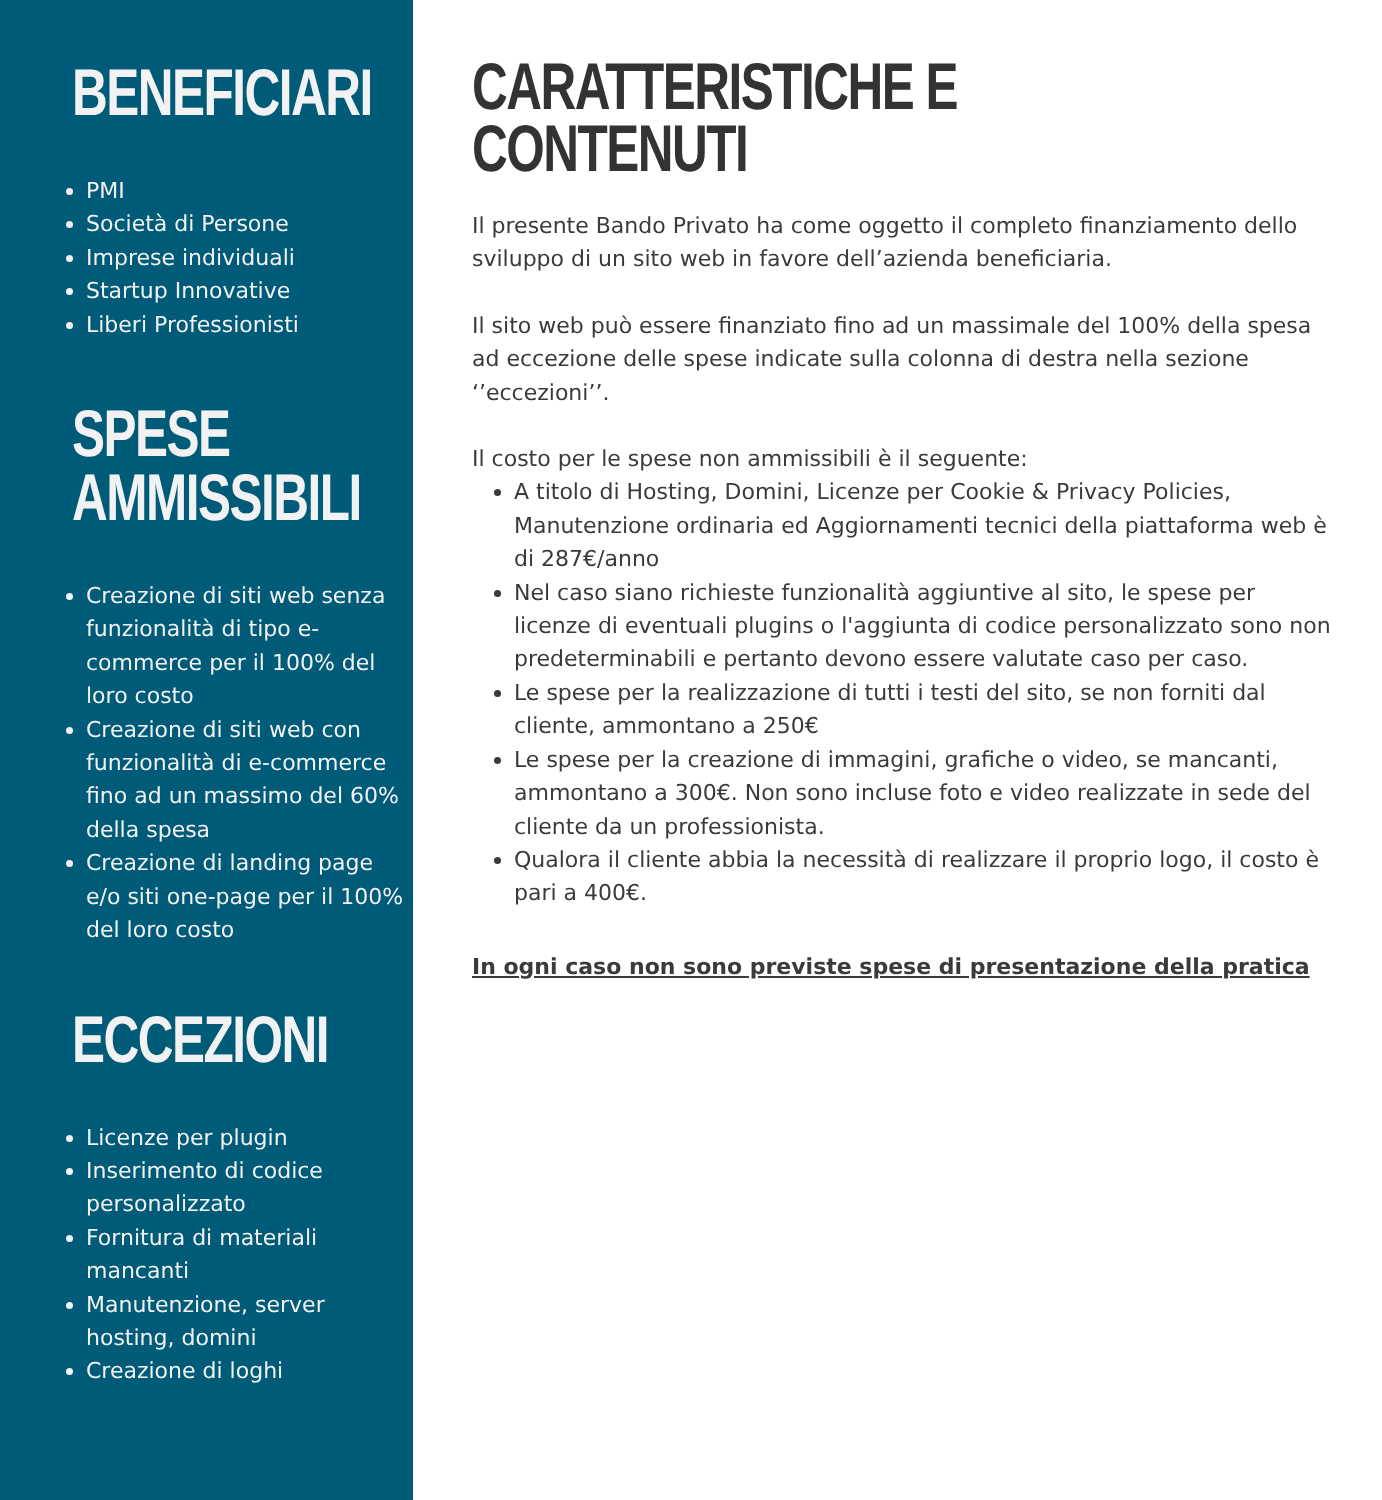BENEFICIARI
PMI
Società di Persone
Imprese individuali
Startup Innovative
Liberi Professionisti
SPESE
AMMISSIBILI
Creazione di siti web senza funzionalità di tipo e-commerce per il 100% del loro costo
Creazione di siti web con funzionalità di e-commerce fino ad un massimo del 60% della spesa
Creazione di landing page e/o siti one-page per il 100% del loro costo
ECCEZIONI
Licenze per plugin
Inserimento di codice personalizzato
Fornitura di materiali mancanti
Manutenzione, server hosting, domini
Creazione di loghi
CARATTERISTICHE E
CONTENUTI
Il presente Bando Privato ha come oggetto il completo finanziamento dello sviluppo di un sito web in favore dell’azienda beneficiaria.
Il sito web può essere finanziato fino ad un massimale del 100% della spesa ad eccezione delle spese indicate sulla colonna di destra nella sezione ‘’eccezioni’’.
Il costo per le spese non ammissibili è il seguente:
A titolo di Hosting, Domini, Licenze per Cookie & Privacy Policies, Manutenzione ordinaria ed Aggiornamenti tecnici della piattaforma web è di 287€/anno
Nel caso siano richieste funzionalità aggiuntive al sito, le spese per licenze di eventuali plugins o l'aggiunta di codice personalizzato sono non predeterminabili e pertanto devono essere valutate caso per caso.
Le spese per la realizzazione di tutti i testi del sito, se non forniti dal cliente, ammontano a 250€
Le spese per la creazione di immagini, grafiche o video, se mancanti, ammontano a 300€. Non sono incluse foto e video realizzate in sede del cliente da un professionista.
Qualora il cliente abbia la necessità di realizzare il proprio logo, il costo è pari a 400€.
In ogni caso non sono previste spese di presentazione della pratica